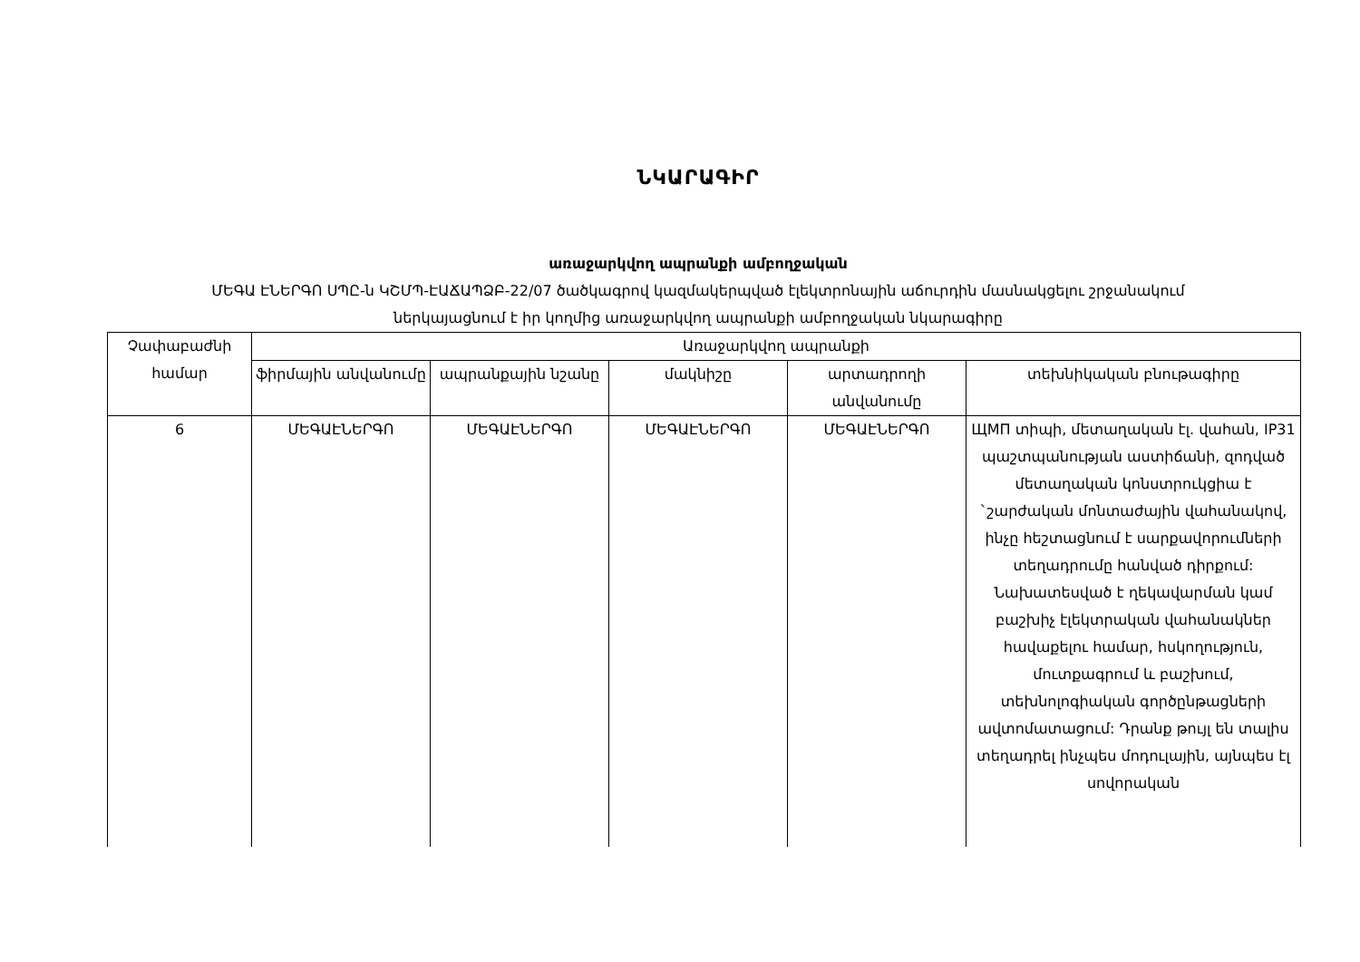ՆԿԱՐԱԳԻՐ
առաջարկվող ապրանքի ամբողջական
ՄԵԳԱ ԷՆԵՐԳՈ ՍՊԸ-ն ԿՇՄՊ-ԷԱՃԱՊՁԲ-22/07 ծածկագրով կազմակերպված էլեկտրոնային աճուրդին մասնակցելու շրջանակում
ներկայացնում է իր կողմից առաջարկվող ապրանքի ամբողջական նկարագիրը
| Չափաբաժնի համար | Առաջարկվող ապրանքի | | | | |
| --- | --- | --- | --- | --- | --- |
| | ֆիրմային անվանումը | ապրանքային նշանը | մակնիշը | արտադրողի անվանումը | տեխնիկական բնութագիրը |
| 6 | ՄԵԳԱԷՆԵՐԳՈ | ՄԵԳԱԷՆԵՐԳՈ | ՄԵԳԱԷՆԵՐԳՈ | ՄԵԳԱԷՆԵՐԳՈ | ЩМП տիպի, մետաղական էլ. վահան, IP31 պաշտպանության աստիճանի, զոդված մետաղական կոնստրուկցիա է `շարժական մոնտաժային վահանակով, ինչը հեշտացնում է սարքավորումների տեղադրումը հանված դիրքում: Նախատեսված է ղեկավարման կամ բաշխիչ էլեկտրական վահանակներ հավաքելու համար, հսկողություն, մուտքագրում և բաշխում, տեխնոլոգիական գործընթացների ավտոմատացում: Դրանք թույլ են տալիս տեղադրել ինչպես մոդուլային, այնպես էլ սովորական |